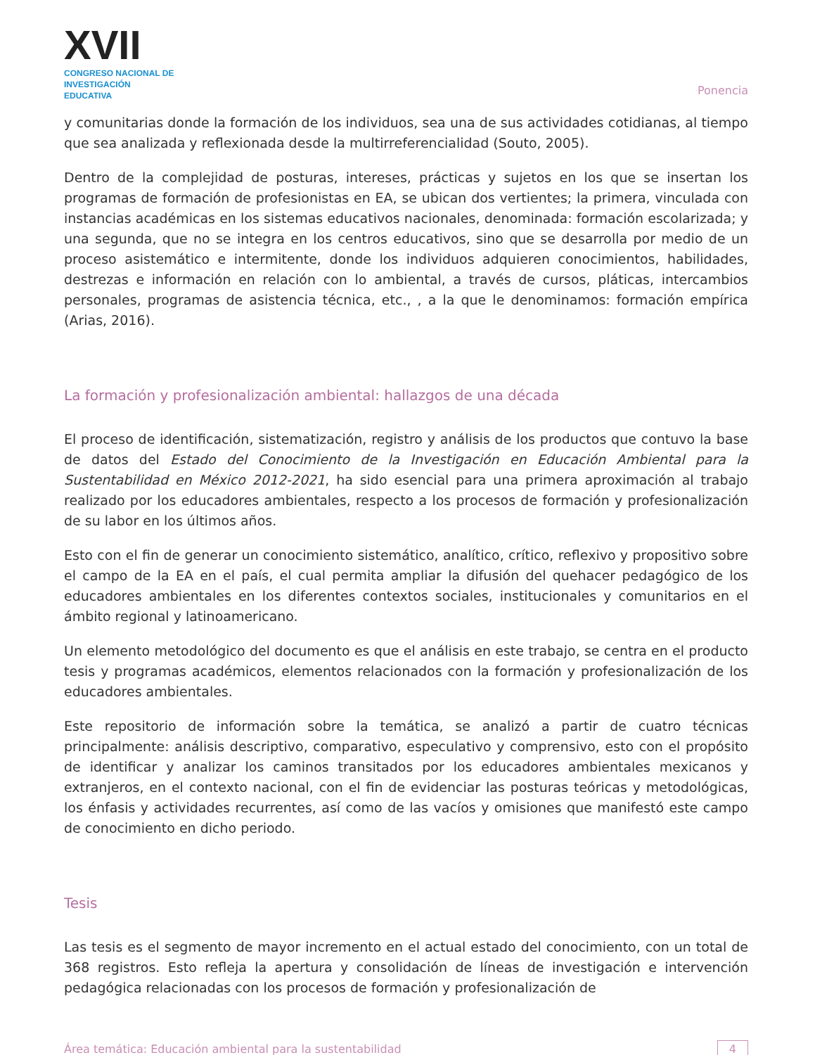XVII
CONGRESO NACIONAL DE
INVESTIGACIÓN EDUCATIVA
Ponencia
y comunitarias donde la formación de los individuos, sea una de sus actividades cotidianas, al tiempo que sea analizada y reflexionada desde la multirreferencialidad (Souto, 2005).
Dentro de la complejidad de posturas, intereses, prácticas y sujetos en los que se insertan los programas de formación de profesionistas en EA, se ubican dos vertientes; la primera, vinculada con instancias académicas en los sistemas educativos nacionales, denominada: formación escolarizada; y una segunda, que no se integra en los centros educativos, sino que se desarrolla por medio de un proceso asistemático e intermitente, donde los individuos adquieren conocimientos, habilidades, destrezas e información en relación con lo ambiental, a través de cursos, pláticas, intercambios personales, programas de asistencia técnica, etc., , a la que le denominamos: formación empírica (Arias, 2016).
La formación y profesionalización ambiental: hallazgos de una década
El proceso de identificación, sistematización, registro y análisis de los productos que contuvo la base de datos del Estado del Conocimiento de la Investigación en Educación Ambiental para la Sustentabilidad en México 2012-2021, ha sido esencial para una primera aproximación al trabajo realizado por los educadores ambientales, respecto a los procesos de formación y profesionalización de su labor en los últimos años.
Esto con el fin de generar un conocimiento sistemático, analítico, crítico, reflexivo y propositivo sobre el campo de la EA en el país, el cual permita ampliar la difusión del quehacer pedagógico de los educadores ambientales en los diferentes contextos sociales, institucionales y comunitarios en el ámbito regional y latinoamericano.
Un elemento metodológico del documento es que el análisis en este trabajo, se centra en el producto tesis y programas académicos, elementos relacionados con la formación y profesionalización de los educadores ambientales.
Este repositorio de información sobre la temática, se analizó a partir de cuatro técnicas principalmente: análisis descriptivo, comparativo, especulativo y comprensivo, esto con el propósito de identificar y analizar los caminos transitados por los educadores ambientales mexicanos y extranjeros, en el contexto nacional, con el fin de evidenciar las posturas teóricas y metodológicas, los énfasis y actividades recurrentes, así como de las vacíos y omisiones que manifestó este campo de conocimiento en dicho periodo.
Tesis
Las tesis es el segmento de mayor incremento en el actual estado del conocimiento, con un total de 368 registros. Esto refleja la apertura y consolidación de líneas de investigación e intervención pedagógica relacionadas con los procesos de formación y profesionalización de
Área temática: Educación ambiental para la sustentabilidad 4